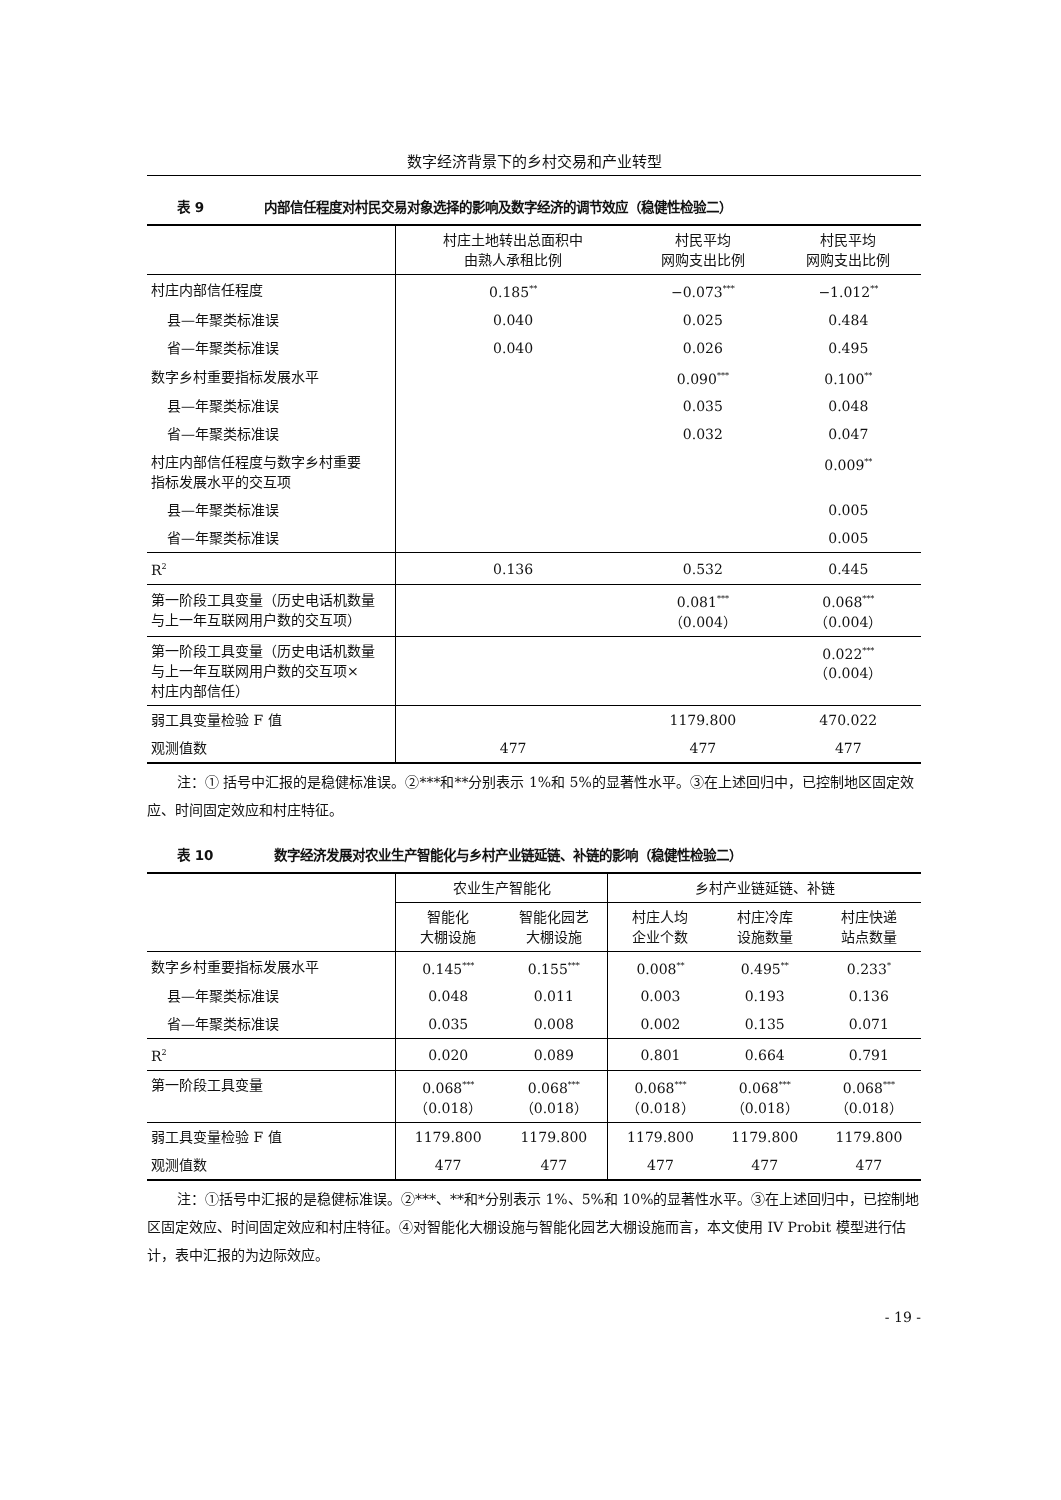数字经济背景下的乡村交易和产业转型
表 9 内部信任程度对村民交易对象选择的影响及数字经济的调节效应（稳健性检验二）
| | 村庄土地转出总面积中 由熟人承租比例 | 村民平均 网购支出比例 | 村民平均 网购支出比例 |
| --- | --- | --- | --- |
| 村庄内部信任程度 | 0.185<sup>**</sup> | −0.073<sup>***</sup> | −1.012<sup>**</sup> |
| 县—年聚类标准误 | 0.040 | 0.025 | 0.484 |
| 省—年聚类标准误 | 0.040 | 0.026 | 0.495 |
| 数字乡村重要指标发展水平 | | 0.090<sup>***</sup> | 0.100<sup>**</sup> |
| 县—年聚类标准误 | | 0.035 | 0.048 |
| 省—年聚类标准误 | | 0.032 | 0.047 |
| 村庄内部信任程度与数字乡村重要 指标发展水平的交互项 | | | 0.009<sup>**</sup> |
| 县—年聚类标准误 | | | 0.005 |
| 省—年聚类标准误 | | | 0.005 |
| R<sup>2</sup> | 0.136 | 0.532 | 0.445 |
| 第一阶段工具变量（历史电话机数量 与上一年互联网用户数的交互项） | | 0.081<sup>***</sup> （0.004） | 0.068<sup>***</sup> （0.004） |
| 第一阶段工具变量（历史电话机数量 与上一年互联网用户数的交互项× 村庄内部信任） | | | 0.022<sup>***</sup> （0.004） |
| 弱工具变量检验 F 值 | | 1179.800 | 470.022 |
| 观测值数 | 477 | 477 | 477 |
注：① 括号中汇报的是稳健标准误。②***和**分别表示 1%和 5%的显著性水平。③在上述回归中，已控制地区固定效应、时间固定效应和村庄特征。
表 10 数字经济发展对农业生产智能化与乡村产业链延链、补链的影响（稳健性检验二）
| | 农业生产智能化 | | 乡村产业链延链、补链 | | |
| --- | --- | --- | --- | --- | --- |
| | 智能化 大棚设施 | 智能化园艺 大棚设施 | 村庄人均 企业个数 | 村庄冷库 设施数量 | 村庄快递 站点数量 |
| 数字乡村重要指标发展水平 | 0.145<sup>***</sup> | 0.155<sup>***</sup> | 0.008<sup>**</sup> | 0.495<sup>**</sup> | 0.233<sup>*</sup> |
| 县—年聚类标准误 | 0.048 | 0.011 | 0.003 | 0.193 | 0.136 |
| 省—年聚类标准误 | 0.035 | 0.008 | 0.002 | 0.135 | 0.071 |
| R<sup>2</sup> | 0.020 | 0.089 | 0.801 | 0.664 | 0.791 |
| 第一阶段工具变量 | 0.068<sup>***</sup> （0.018） | 0.068<sup>***</sup> （0.018） | 0.068<sup>***</sup> （0.018） | 0.068<sup>***</sup> （0.018） | 0.068<sup>***</sup> （0.018） |
| 弱工具变量检验 F 值 | 1179.800 | 1179.800 | 1179.800 | 1179.800 | 1179.800 |
| 观测值数 | 477 | 477 | 477 | 477 | 477 |
注：①括号中汇报的是稳健标准误。②***、**和*分别表示 1%、5%和 10%的显著性水平。③在上述回归中，已控制地区固定效应、时间固定效应和村庄特征。④对智能化大棚设施与智能化园艺大棚设施而言，本文使用 IV Probit 模型进行估计，表中汇报的为边际效应。
- 19 -